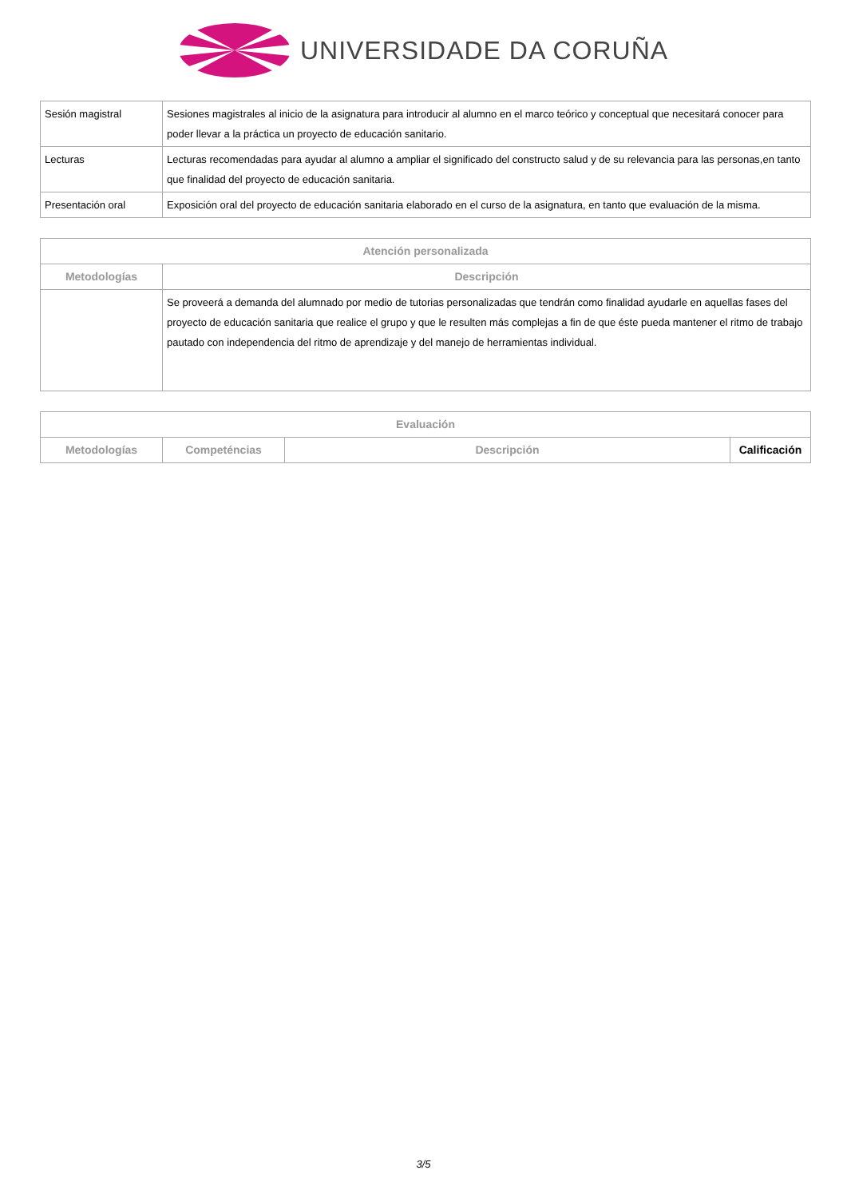UNIVERSIDADE DA CORUÑA
| Sesión magistral | Sesiones magistrales al inicio de la asignatura para introducir al alumno en el marco teórico y conceptual que necesitará conocer para poder llevar a la práctica un proyecto de educación sanitario. |
| Lecturas | Lecturas recomendadas para ayudar al alumno a ampliar el significado del constructo salud y de su relevancia para las personas,en tanto que finalidad del proyecto de educación sanitaria. |
| Presentación oral | Exposición oral del proyecto de educación sanitaria elaborado en el curso de la asignatura, en tanto que evaluación de la misma. |
| Atención personalizada | |
| --- | --- |
| Metodologías | Descripción |
| | Se proveerá a demanda del alumnado por medio de tutorias personalizadas que tendrán como finalidad ayudarle en aquellas fases del proyecto de educación sanitaria que realice el grupo y que le resulten más complejas a fin de que éste pueda mantener el ritmo de trabajo pautado con independencia del ritmo de aprendizaje y del manejo de herramientas individual. |
| Evaluación | | | |
| --- | --- | --- | --- |
| Metodologías | Competéncias | Descripción | Calificación |
3/5